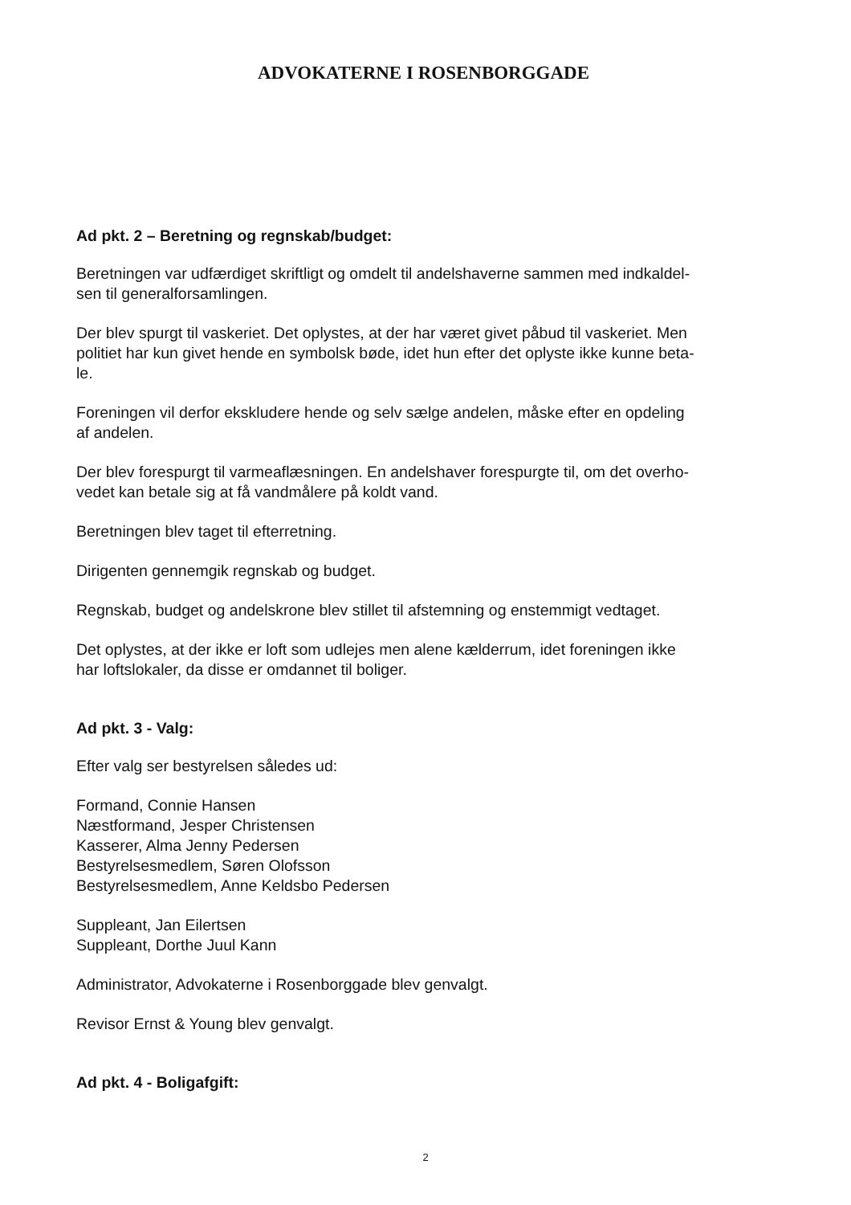ADVOKATERNE I ROSENBORGGADE
Ad pkt. 2 – Beretning og regnskab/budget:
Beretningen var udfærdiget skriftligt og omdelt til andelshaverne sammen med indkaldel-
sen til generalforsamlingen.
Der blev spurgt til vaskeriet. Det oplystes, at der har været givet påbud til vaskeriet. Men
politiet har kun givet hende en symbolsk bøde, idet hun efter det oplyste ikke kunne beta-
le.
Foreningen vil derfor ekskludere hende og selv sælge andelen, måske efter en opdeling
af andelen.
Der blev forespurgt til varmeaflæsningen. En andelshaver forespurgte til, om det overho-
vedet kan betale sig at få vandmålere på koldt vand.
Beretningen blev taget til efterretning.
Dirigenten gennemgik regnskab og budget.
Regnskab, budget og andelskrone blev stillet til afstemning og enstemmigt vedtaget.
Det oplystes, at der ikke er loft som udlejes men alene kælderrum, idet foreningen ikke
har loftslokaler, da disse er omdannet til boliger.
Ad pkt. 3 - Valg:
Efter valg ser bestyrelsen således ud:
Formand, Connie Hansen
Næstformand, Jesper Christensen
Kasserer, Alma Jenny Pedersen
Bestyrelsesmedlem, Søren Olofsson
Bestyrelsesmedlem, Anne Keldsbo Pedersen
Suppleant, Jan Eilertsen
Suppleant, Dorthe Juul Kann
Administrator, Advokaterne i Rosenborggade blev genvalgt.
Revisor Ernst & Young blev genvalgt.
Ad pkt. 4 - Boligafgift:
2